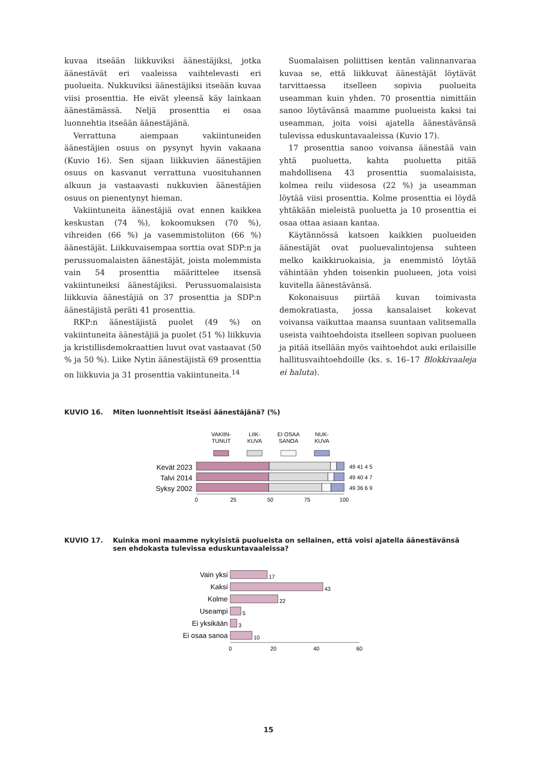kuvaa itseään liikkuviksi äänestäjiksi, jotka äänestävät eri vaaleissa vaihtelevasti eri puolueita. Nukkuviksi äänestäjiksi itseään kuvaa viisi prosenttia. He eivät yleensä käy lainkaan äänestämässä. Neljä prosenttia ei osaa luonnehtia itseään äänestäjänä.
Verrattuna aiempaan vakiintuneiden äänestäjien osuus on pysynyt hyvin vakaana (Kuvio 16). Sen sijaan liikkuvien äänestäjien osuus on kasvanut verrattuna vuosituhannen alkuun ja vastaavasti nukkuvien äänestäjien osuus on pienentynyt hieman.
Vakiintuneita äänestäjiä ovat ennen kaikkea keskustan (74 %), kokoomuksen (70 %), vihreiden (66 %) ja vasemmistoliiton (66 %) äänestäjät. Liikkuvaisempaa sorttia ovat SDP:n ja perussuomalaisten äänestäjät, joista molemmista vain 54 prosenttia määrittelee itsensä vakiintuneiksi äänestäjiksi. Perussuomalaisista liikkuvia äänestäjiä on 37 prosenttia ja SDP:n äänestäjistä peräti 41 prosenttia.
RKP:n äänestäjistä puolet (49 %) on vakiintuneita äänestäjiä ja puolet (51 %) liikkuvia ja kristillisdemokraattien luvut ovat vastaavat (50 % ja 50 %). Liike Nytin äänestäjistä 69 prosenttia on liikkuvia ja 31 prosenttia vakiintuneita.<sup>14</sup>
Suomalaisen poliittisen kentän valinnanvaraa kuvaa se, että liikkuvat äänestäjät löytävät tarvittaessa itselleen sopivia puolueita useamman kuin yhden. 70 prosenttia nimittäin sanoo löytävänsä maamme puolueista kaksi tai useamman, joita voisi ajatella äänestävänsä tulevissa eduskuntavaaleissa (Kuvio 17).
17 prosenttia sanoo voivansa äänestää vain yhtä puoluetta, kahta puoluetta pitää mahdollisena 43 prosenttia suomalaisista, kolmea reilu viidesosa (22 %) ja useamman löytää viisi prosenttia. Kolme prosenttia ei löydä yhtäkään mieleistä puoluetta ja 10 prosenttia ei osaa ottaa asiaan kantaa.
Käytännössä katsoen kaikkien puolueiden äänestäjät ovat puoluevalintojensa suhteen melko kaikkiruokaisia, ja enemmistö löytää vähintään yhden toisenkin puolueen, jota voisi kuvitella äänestävänsä.
Kokonaisuus piirtää kuvan toimivasta demokratiasta, jossa kansalaiset kokevat voivansa vaikuttaa maansa suuntaan valitsemalla useista vaihtoehdoista itselleen sopivan puolueen ja pitää itsellään myös vaihtoehdot auki erilaisille hallitusvaihtoehdoille (ks. s. 16–17 Blokkivaaleja ei haluta).
KUVIO 16. Miten luonnehtisit itseäsi äänestäjänä? (%)
VAKIIN-
TUNUT
LIIK-
KUVA
EI OSAA
SANOA
NUK-
KUVA
Kevät 2023
Talvi 2014
Syksy 2002
49 41 4 5
49 40 4 7
49 36 6 9
0
25
50
75
100
KUVIO 17. Kuinka moni maamme nykyisistä puolueista on sellainen, että voisi ajatella äänestävänsä
sen ehdokasta tulevissa eduskuntavaaleissa?
Vain yksi
Kaksi
Kolme
Useampi
Ei yksikään
Ei osaa sanoa
17
43
22
5
3
10
0
20
40
60
15